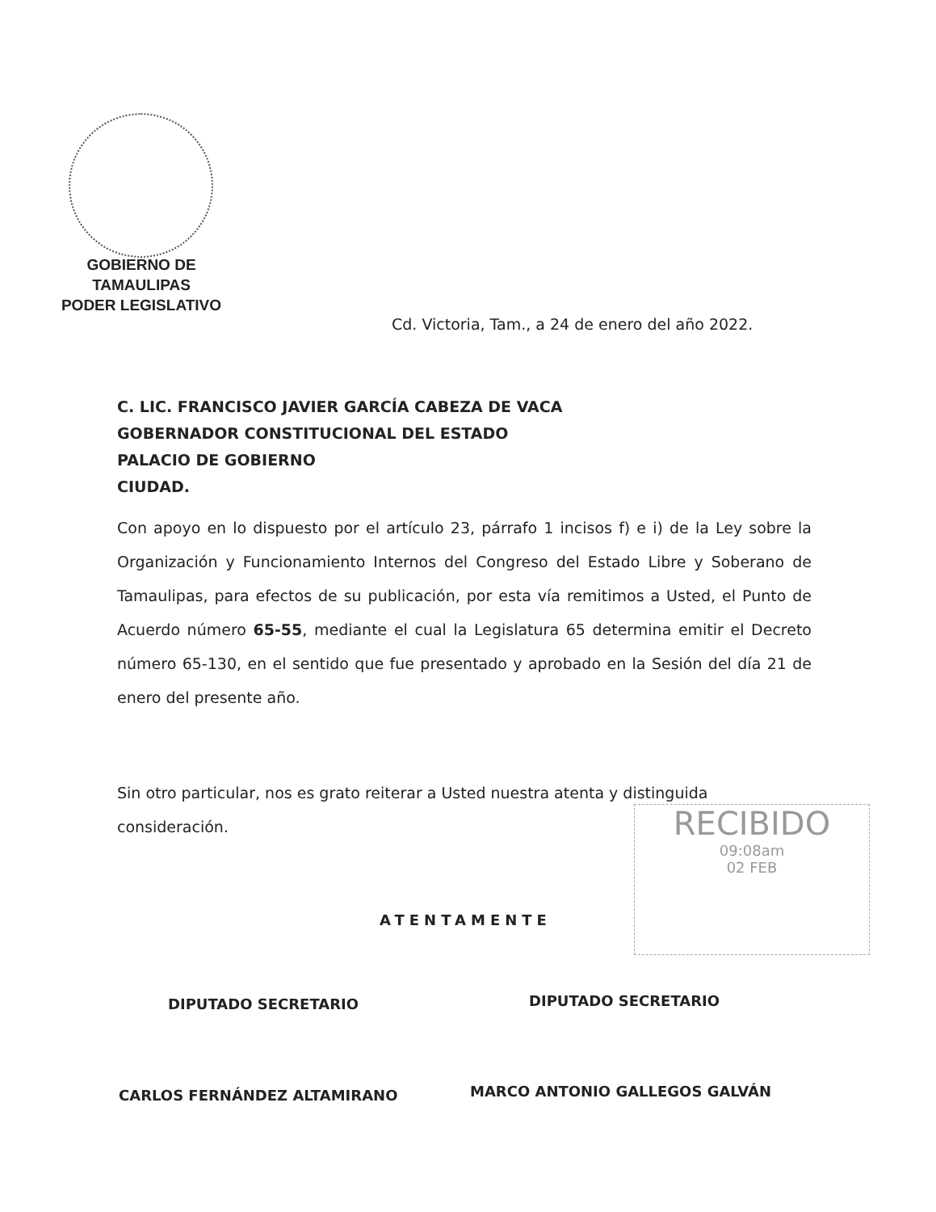GOBIERNO DE TAMAULIPAS
PODER LEGISLATIVO
Cd. Victoria, Tam., a 24 de enero del año 2022.
C. LIC. FRANCISCO JAVIER GARCÍA CABEZA DE VACA
GOBERNADOR CONSTITUCIONAL DEL ESTADO
PALACIO DE GOBIERNO
CIUDAD.
Con apoyo en lo dispuesto por el artículo 23, párrafo 1 incisos f) e i) de la Ley sobre la Organización y Funcionamiento Internos del Congreso del Estado Libre y Soberano de Tamaulipas, para efectos de su publicación, por esta vía remitimos a Usted, el Punto de Acuerdo número 65-55, mediante el cual la Legislatura 65 determina emitir el Decreto número 65-130, en el sentido que fue presentado y aprobado en la Sesión del día 21 de enero del presente año.
Sin otro particular, nos es grato reiterar a Usted nuestra atenta y distinguida consideración.
RECIBIDO
09:08am
02 FEB
ATENTAMENTE
DIPUTADO SECRETARIO DIPUTADO SECRETARIO
CARLOS FERNÁNDEZ ALTAMIRANO MARCO ANTONIO GALLEGOS GALVÁN